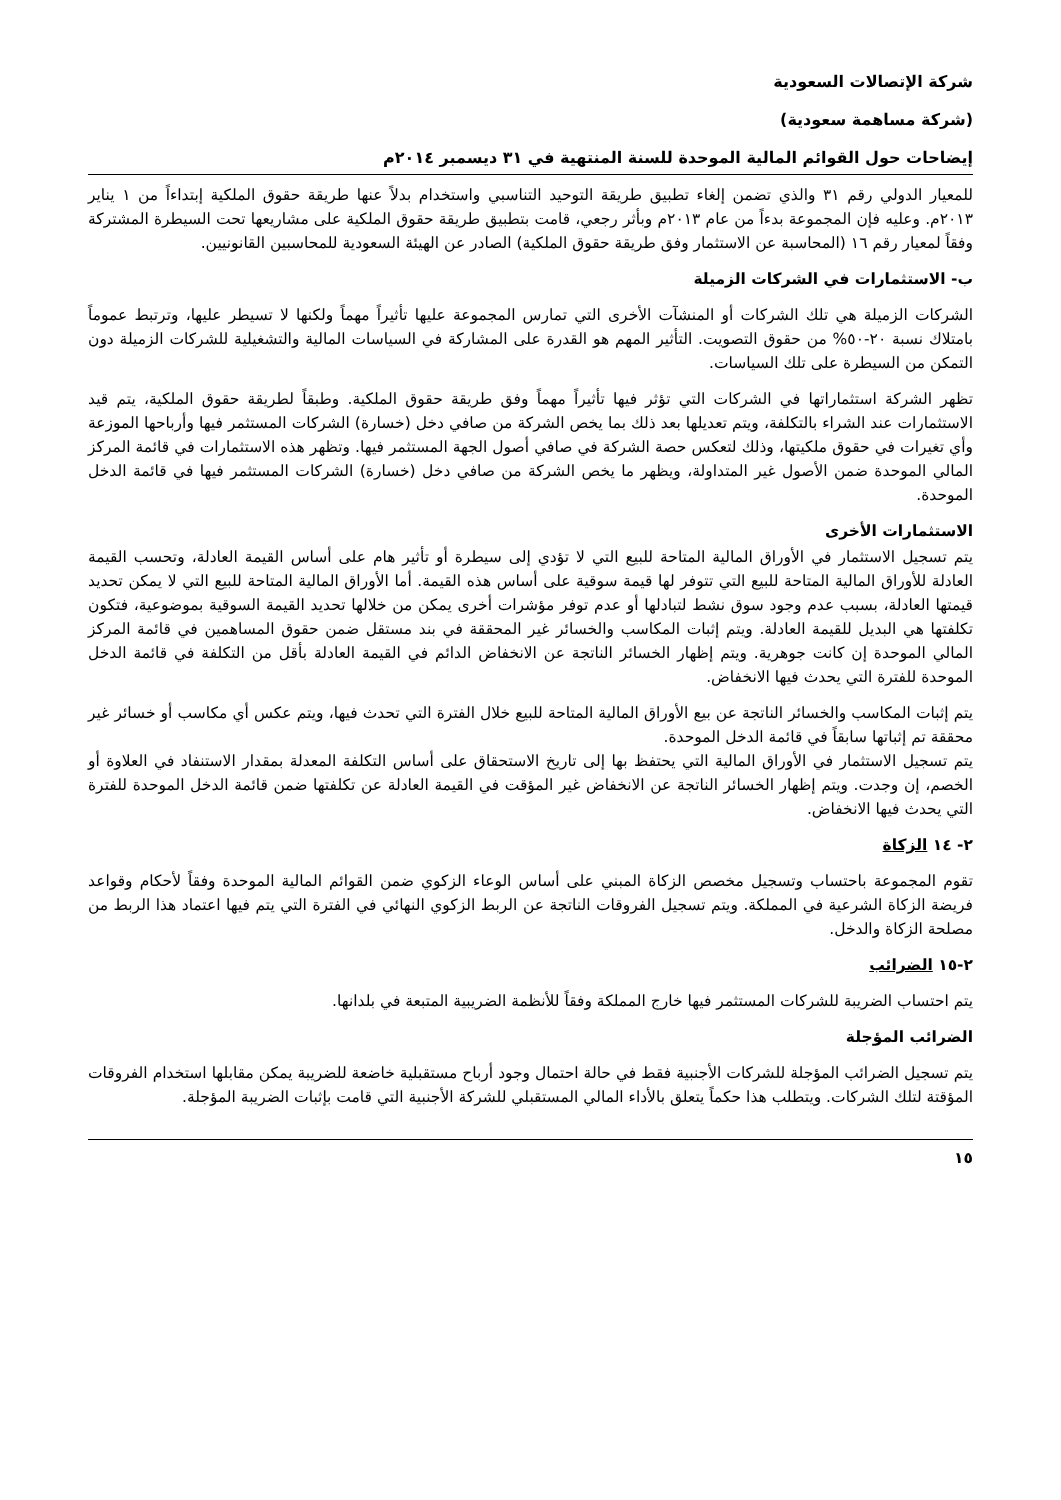شركة الإتصالات السعودية
(شركة مساهمة سعودية)
إيضاحات حول القوائم المالية الموحدة للسنة المنتهية في ٣١ ديسمبر ٢٠١٤م
للمعيار الدولي رقم ٣١ والذي تضمن إلغاء تطبيق طريقة التوحيد التناسبي واستخدام بدلاً عنها طريقة حقوق الملكية إبتداءاً من ١ يناير ٢٠١٣م. وعليه فإن المجموعة بدءاً من عام ٢٠١٣م وبأثر رجعي، قامت بتطبيق طريقة حقوق الملكية على مشاريعها تحت السيطرة المشتركة وفقاً لمعيار رقم ١٦ (المحاسبة عن الاستثمار وفق طريقة حقوق الملكية) الصادر عن الهيئة السعودية للمحاسبين القانونيين.
ب- الاستثمارات في الشركات الزميلة
الشركات الزميلة هي تلك الشركات أو المنشآت الأخرى التي تمارس المجموعة عليها تأثيراً مهماً ولكنها لا تسيطر عليها، وترتبط عموماً بامتلاك نسبة ٢٠-٥٠% من حقوق التصويت. التأثير المهم هو القدرة على المشاركة في السياسات المالية والتشغيلية للشركات الزميلة دون التمكن من السيطرة على تلك السياسات.
تظهر الشركة استثماراتها في الشركات التي تؤثر فيها تأثيراً مهماً وفق طريقة حقوق الملكية. وطبقاً لطريقة حقوق الملكية، يتم قيد الاستثمارات عند الشراء بالتكلفة، ويتم تعديلها بعد ذلك بما يخص الشركة من صافي دخل (خسارة) الشركات المستثمر فيها وأرباحها الموزعة وأي تغيرات في حقوق ملكيتها، وذلك لتعكس حصة الشركة في صافي أصول الجهة المستثمر فيها. وتظهر هذه الاستثمارات في قائمة المركز المالي الموحدة ضمن الأصول غير المتداولة، ويظهر ما يخص الشركة من صافي دخل (خسارة) الشركات المستثمر فيها في قائمة الدخل الموحدة.
الاستثمارات الأخرى
يتم تسجيل الاستثمار في الأوراق المالية المتاحة للبيع التي لا تؤدي إلى سيطرة أو تأثير هام على أساس القيمة العادلة، وتحسب القيمة العادلة للأوراق المالية المتاحة للبيع التي تتوفر لها قيمة سوقية على أساس هذه القيمة. أما الأوراق المالية المتاحة للبيع التي لا يمكن تحديد قيمتها العادلة، بسبب عدم وجود سوق نشط لتبادلها أو عدم توفر مؤشرات أخرى يمكن من خلالها تحديد القيمة السوقية بموضوعية، فتكون تكلفتها هي البديل للقيمة العادلة. ويتم إثبات المكاسب والخسائر غير المحققة في بند مستقل ضمن حقوق المساهمين في قائمة المركز المالي الموحدة إن كانت جوهرية. ويتم إظهار الخسائر الناتجة عن الانخفاض الدائم في القيمة العادلة بأقل من التكلفة في قائمة الدخل الموحدة للفترة التي يحدث فيها الانخفاض.
يتم إثبات المكاسب والخسائر الناتجة عن بيع الأوراق المالية المتاحة للبيع خلال الفترة التي تحدث فيها، ويتم عكس أي مكاسب أو خسائر غير محققة تم إثباتها سابقاً في قائمة الدخل الموحدة.
يتم تسجيل الاستثمار في الأوراق المالية التي يحتفظ بها إلى تاريخ الاستحقاق على أساس التكلفة المعدلة بمقدار الاستنفاد في العلاوة أو الخصم، إن وجدت. ويتم إظهار الخسائر الناتجة عن الانخفاض غير المؤقت في القيمة العادلة عن تكلفتها ضمن قائمة الدخل الموحدة للفترة التي يحدث فيها الانخفاض.
٢- ١٤ الزكاة
تقوم المجموعة باحتساب وتسجيل مخصص الزكاة المبني على أساس الوعاء الزكوي ضمن القوائم المالية الموحدة وفقاً لأحكام وقواعد فريضة الزكاة الشرعية في المملكة. ويتم تسجيل الفروقات الناتجة عن الربط الزكوي النهائي في الفترة التي يتم فيها اعتماد هذا الربط من مصلحة الزكاة والدخل.
٢-١٥ الضرائب
يتم احتساب الضريبة للشركات المستثمر فيها خارج المملكة وفقاً للأنظمة الضريبية المتبعة في بلدانها.
الضرائب المؤجلة
يتم تسجيل الضرائب المؤجلة للشركات الأجنبية فقط في حالة احتمال وجود أرباح مستقبلية خاضعة للضريبة يمكن مقابلها استخدام الفروقات المؤقتة لتلك الشركات. ويتطلب هذا حكماً يتعلق بالأداء المالي المستقبلي للشركة الأجنبية التي قامت بإثبات الضريبة المؤجلة.
١٥